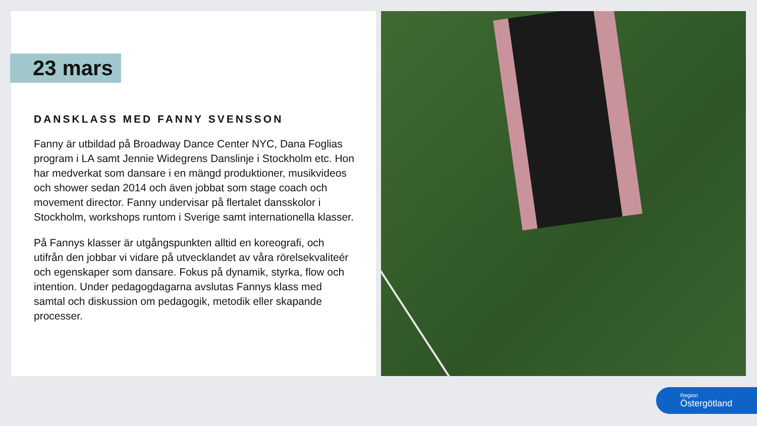23 mars
DANSKLASS MED FANNY SVENSSON
Fanny är utbildad på Broadway Dance Center NYC, Dana Foglias program i LA samt Jennie Widegrens Danslinje i Stockholm etc. Hon har medverkat som dansare i en mängd produktioner, musikvideos och shower sedan 2014 och även jobbat som stage coach och movement director. Fanny undervisar på flertalet dansskolor i Stockholm, workshops runtom i Sverige samt internationella klasser.
På Fannys klasser är utgångspunkten alltid en koreografi, och utifrån den jobbar vi vidare på utvecklandet av våra rörelsekvaliteér och egenskaper som dansare. Fokus på dynamik, styrka, flow och intention. Under pedagogdagarna avslutas Fannys klass med samtal och diskussion om pedagogik, metodik eller skapande processer.
Region
Östergötland